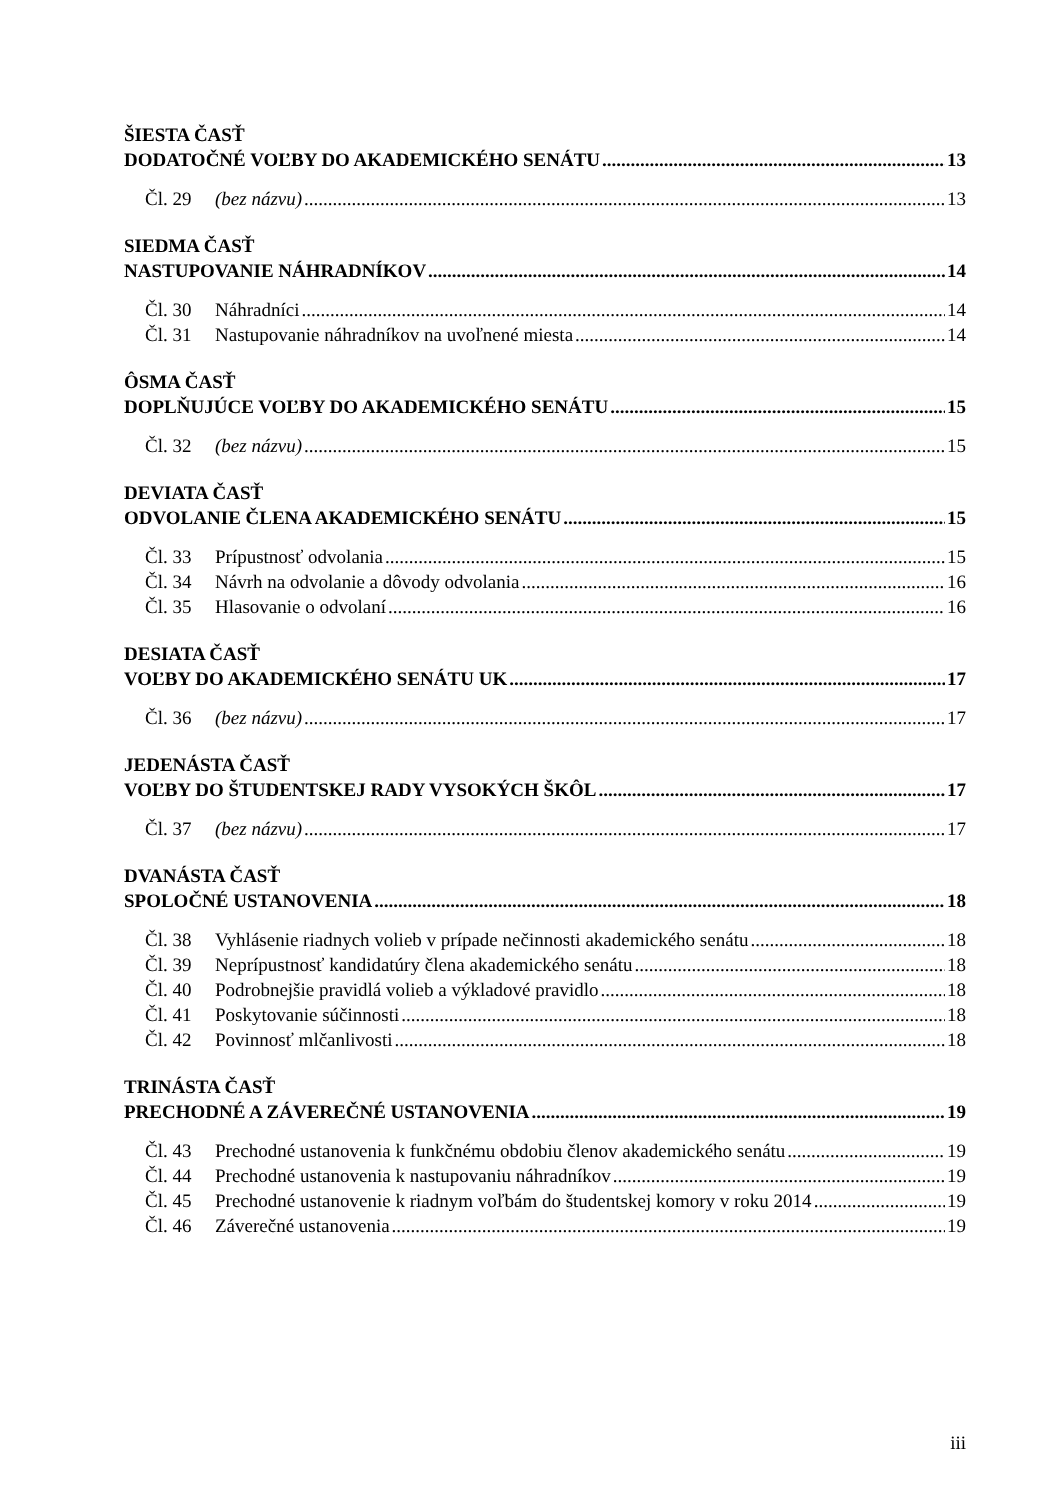ŠIESTA ČASŤ
DODATOČNÉ VOĽBY DO AKADEMICKÉHO SENÁTU 13
Čl. 29 (bez názvu) 13
SIEDMA ČASŤ
NASTUPOVANIE NÁHRADNÍKOV 14
Čl. 30 Náhradníci 14
Čl. 31 Nastupovanie náhradníkov na uvoľnené miesta 14
ÔSMA ČASŤ
DOPLŇUJÚCE VOĽBY DO AKADEMICKÉHO SENÁTU 15
Čl. 32 (bez názvu) 15
DEVIATA ČASŤ
ODVOLANIE ČLENA AKADEMICKÉHO SENÁTU 15
Čl. 33 Prípustnosť odvolania 15
Čl. 34 Návrh na odvolanie a dôvody odvolania 16
Čl. 35 Hlasovanie o odvolaní 16
DESIATA ČASŤ
VOĽBY DO AKADEMICKÉHO SENÁTU UK 17
Čl. 36 (bez názvu) 17
JEDENÁSTA ČASŤ
VOĽBY DO ŠTUDENTSKEJ RADY VYSOKÝCH ŠKÔL 17
Čl. 37 (bez názvu) 17
DVANÁSTA ČASŤ
SPOLOČNÉ USTANOVENIA 18
Čl. 38 Vyhlásenie riadnych volieb v prípade nečinnosti akademického senátu 18
Čl. 39 Neprípustnosť kandidatúry člena akademického senátu 18
Čl. 40 Podrobnejšie pravidlá volieb a výkladové pravidlo 18
Čl. 41 Poskytovanie súčinnosti 18
Čl. 42 Povinnosť mlčanlivosti 18
TRINÁSTA ČASŤ
PRECHODNÉ A ZÁVEREČNÉ USTANOVENIA 19
Čl. 43 Prechodné ustanovenia k funkčnému obdobiu členov akademického senátu 19
Čl. 44 Prechodné ustanovenia k nastupovaniu náhradníkov 19
Čl. 45 Prechodné ustanovenie k riadnym voľbám do študentskej komory v roku 2014 19
Čl. 46 Záverečné ustanovenia 19
iii